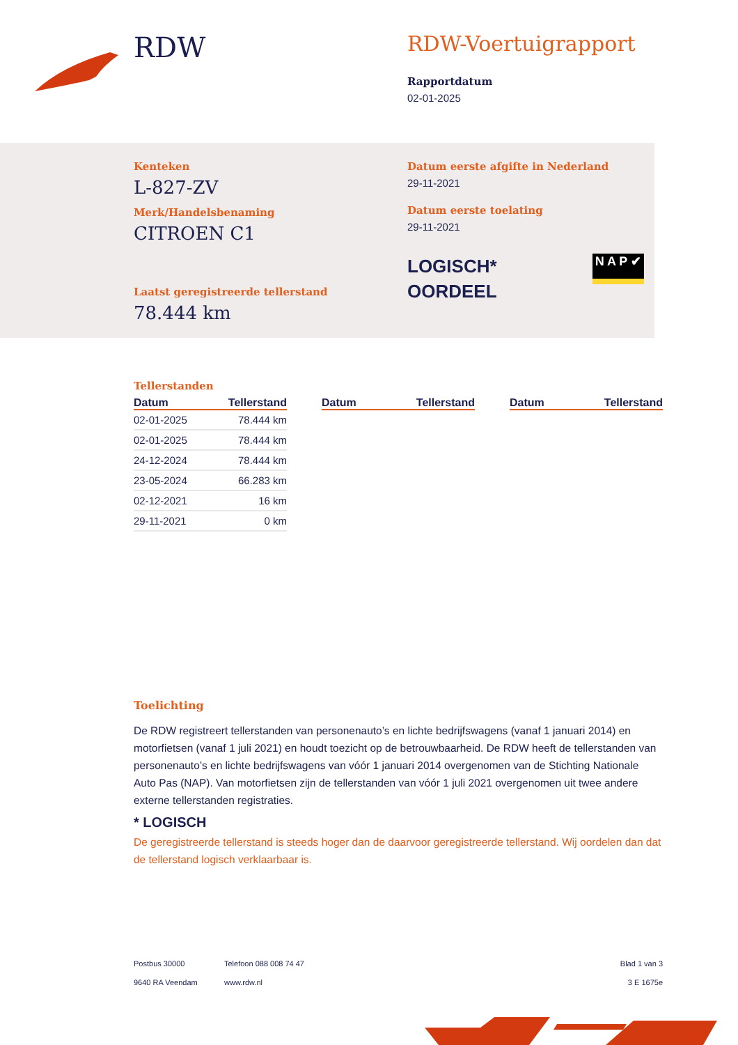RDW
RDW-Voertuigrapport
Rapportdatum
02-01-2025
Kenteken
L-827-ZV
Merk/Handelsbenaming
CITROEN C1
Laatst geregistreerde tellerstand
78.444 km
Datum eerste afgifte in Nederland
29-11-2021
Datum eerste toelating
29-11-2021
LOGISCH*
OORDEEL
N A P ✔
Tellerstanden
| Datum | Tellerstand |
| --- | --- |
| 02-01-2025 | 78.444 km |
| 02-01-2025 | 78.444 km |
| 24-12-2024 | 78.444 km |
| 23-05-2024 | 66.283 km |
| 02-12-2021 | 16 km |
| 29-11-2021 | 0 km |
| Datum | Tellerstand |
| --- | --- |
| Datum | Tellerstand |
| --- | --- |
Toelichting
De RDW registreert tellerstanden van personenauto’s en lichte bedrijfswagens (vanaf 1 januari 2014) en motorfietsen (vanaf 1 juli 2021) en houdt toezicht op de betrouwbaarheid. De RDW heeft de tellerstanden van personenauto’s en lichte bedrijfswagens van vóór 1 januari 2014 overgenomen van de Stichting Nationale Auto Pas (NAP). Van motorfietsen zijn de tellerstanden van vóór 1 juli 2021 overgenomen uit twee andere externe tellerstanden registraties.
* LOGISCH
De geregistreerde tellerstand is steeds hoger dan de daarvoor geregistreerde tellerstand. Wij oordelen dan dat de tellerstand logisch verklaarbaar is.
Postbus 30000
9640 RA Veendam
Telefoon 088 008 74 47
www.rdw.nl
Blad 1 van 3
3 E 1675e